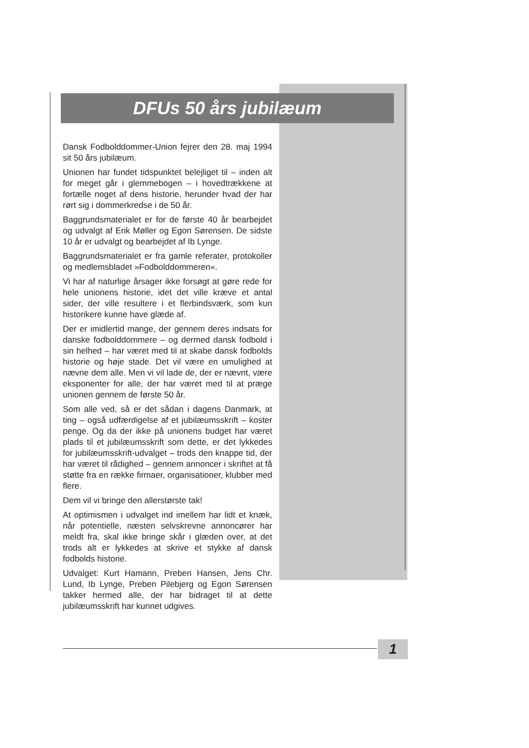DFUs 50 års jubilæum
Dansk Fodbolddommer-Union fejrer den 28. maj 1994 sit 50 års jubilæum.
Unionen har fundet tidspunktet belejliget til – inden alt for meget går i glemmebogen – i hovedtrækkene at fortælle noget af dens historie, herunder hvad der har rørt sig i dommerkredse i de 50 år.
Baggrundsmaterialet er for de første 40 år bearbejdet og udvalgt af Erik Møller og Egon Sørensen. De sidste 10 år er udvalgt og bearbejdet af Ib Lynge.
Baggrundsmaterialet er fra gamle referater, protokoller og medlemsbladet »Fodbolddommeren«.
Vi har af naturlige årsager ikke forsøgt at gøre rede for hele unionens historie, idet det ville kræve et antal sider, der ville resultere i et flerbindsværk, som kun historikere kunne have glæde af.
Der er imidlertid mange, der gennem deres indsats for danske fodbolddommere – og dermed dansk fodbold i sin helhed – har været med til at skabe dansk fodbolds historie og høje stade. Det vil være en umulighed at nævne dem alle. Men vi vil lade de, der er nævnt, være eksponenter for alle, der har været med til at præge unionen gennem de første 50 år.
Som alle ved, så er det sådan i dagens Danmark, at ting – også udfærdigelse af et jubilæumsskrift – koster penge. Og da der ikke på unionens budget har været plads til et jubilæumsskrift som dette, er det lykkedes for jubilæumsskrift-udvalget – trods den knappe tid, der har været til rådighed – gennem annoncer i skriftet at få støtte fra en række firmaer, organisationer, klubber med flere.
Dem vil vi bringe den allerstørste tak!
At optimismen i udvalget ind imellem har lidt et knæk, når potentielle, næsten selvskrevne annoncører har meldt fra, skal ikke bringe skår i glæden over, at det trods alt er lykkedes at skrive et stykke af dansk fodbolds historie.
Udvalget: Kurt Hamann, Preben Hansen, Jens Chr. Lund, Ib Lynge, Preben Pilebjerg og Egon Sørensen takker hermed alle, der har bidraget til at dette jubilæumsskrift har kunnet udgives.
1